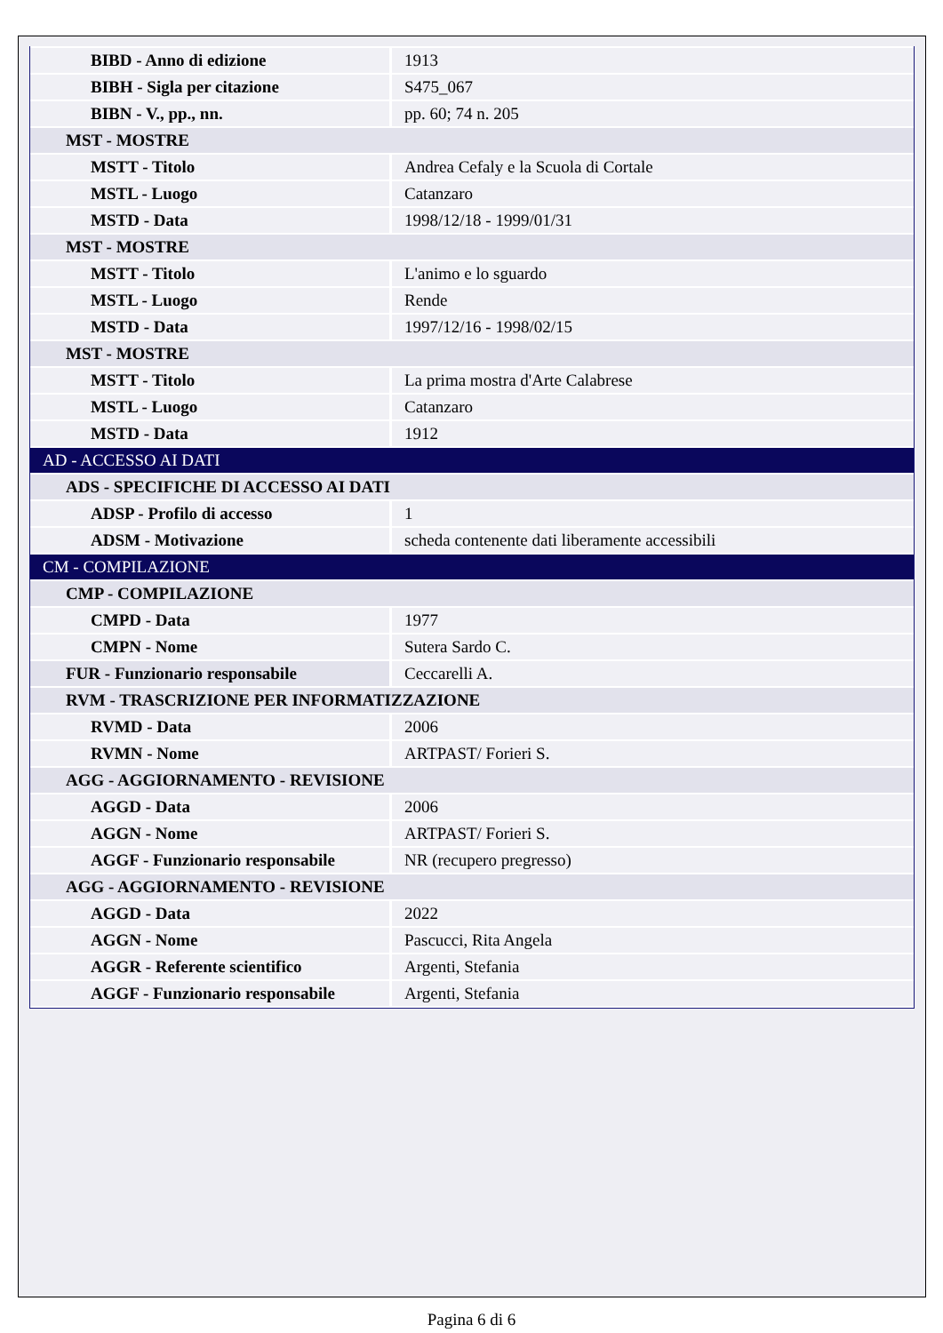| BIBD - Anno di edizione | 1913 |
| BIBH - Sigla per citazione | S475_067 |
| BIBN - V., pp., nn. | pp. 60; 74 n. 205 |
| MST - MOSTRE | |
| MSTT - Titolo | Andrea Cefaly e la Scuola di Cortale |
| MSTL - Luogo | Catanzaro |
| MSTD - Data | 1998/12/18 - 1999/01/31 |
| MST - MOSTRE | |
| MSTT - Titolo | L'animo e lo sguardo |
| MSTL - Luogo | Rende |
| MSTD - Data | 1997/12/16 - 1998/02/15 |
| MST - MOSTRE | |
| MSTT - Titolo | La prima mostra d'Arte Calabrese |
| MSTL - Luogo | Catanzaro |
| MSTD - Data | 1912 |
| AD - ACCESSO AI DATI | |
| ADS - SPECIFICHE DI ACCESSO AI DATI | |
| ADSP - Profilo di accesso | 1 |
| ADSM - Motivazione | scheda contenente dati liberamente accessibili |
| CM - COMPILAZIONE | |
| CMP - COMPILAZIONE | |
| CMPD - Data | 1977 |
| CMPN - Nome | Sutera Sardo C. |
| FUR - Funzionario responsabile | Ceccarelli A. |
| RVM - TRASCRIZIONE PER INFORMATIZZAZIONE | |
| RVMD - Data | 2006 |
| RVMN - Nome | ARTPAST/ Forieri S. |
| AGG - AGGIORNAMENTO - REVISIONE | |
| AGGD - Data | 2006 |
| AGGN - Nome | ARTPAST/ Forieri S. |
| AGGF - Funzionario responsabile | NR (recupero pregresso) |
| AGG - AGGIORNAMENTO - REVISIONE | |
| AGGD - Data | 2022 |
| AGGN - Nome | Pascucci, Rita Angela |
| AGGR - Referente scientifico | Argenti, Stefania |
| AGGF - Funzionario responsabile | Argenti, Stefania |
Pagina 6 di 6